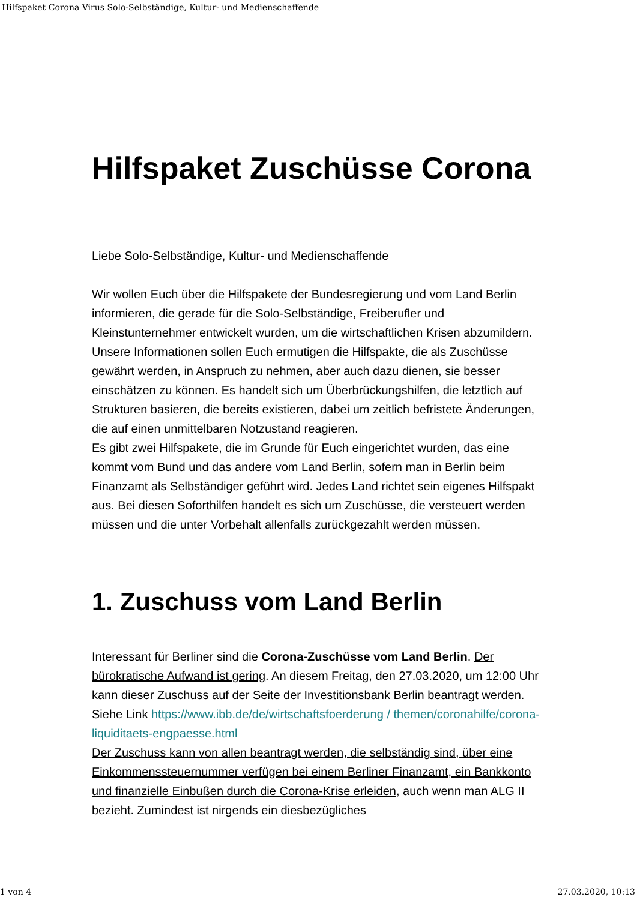Hilfspaket Corona Virus Solo-Selbständige, Kultur- und Medienschaffende
Hilfspaket Zuschüsse Corona
Liebe Solo-Selbständige, Kultur- und Medienschaffende
Wir wollen Euch über die Hilfspakete der Bundesregierung und vom Land Berlin informieren, die gerade für die Solo-Selbständige, Freiberufler und Kleinstunternehmer entwickelt wurden, um die wirtschaftlichen Krisen abzumildern. Unsere Informationen sollen Euch ermutigen die Hilfspakte, die als Zuschüsse gewährt werden, in Anspruch zu nehmen, aber auch dazu dienen, sie besser einschätzen zu können. Es handelt sich um Überbrückungshilfen, die letztlich auf Strukturen basieren, die bereits existieren, dabei um zeitlich befristete Änderungen, die auf einen unmittelbaren Notzustand reagieren.
Es gibt zwei Hilfspakete, die im Grunde für Euch eingerichtet wurden, das eine kommt vom Bund und das andere vom Land Berlin, sofern man in Berlin beim Finanzamt als Selbständiger geführt wird. Jedes Land richtet sein eigenes Hilfspakt aus. Bei diesen Soforthilfen handelt es sich um Zuschüsse, die versteuert werden müssen und die unter Vorbehalt allenfalls zurückgezahlt werden müssen.
1. Zuschuss vom Land Berlin
Interessant für Berliner sind die Corona-Zuschüsse vom Land Berlin. Der bürokratische Aufwand ist gering. An diesem Freitag, den 27.03.2020, um 12:00 Uhr kann dieser Zuschuss auf der Seite der Investitionsbank Berlin beantragt werden. Siehe Link https://www.ibb.de/de/wirtschaftsfoerderung / themen/coronahilfe/corona-liquiditaets-engpaesse.html
Der Zuschuss kann von allen beantragt werden, die selbständig sind, über eine Einkommenssteuernummer verfügen bei einem Berliner Finanzamt, ein Bankkonto und finanzielle Einbußen durch die Corona-Krise erleiden, auch wenn man ALG II bezieht. Zumindest ist nirgends ein diesbezügliches
1 von 4 27.03.2020, 10:13